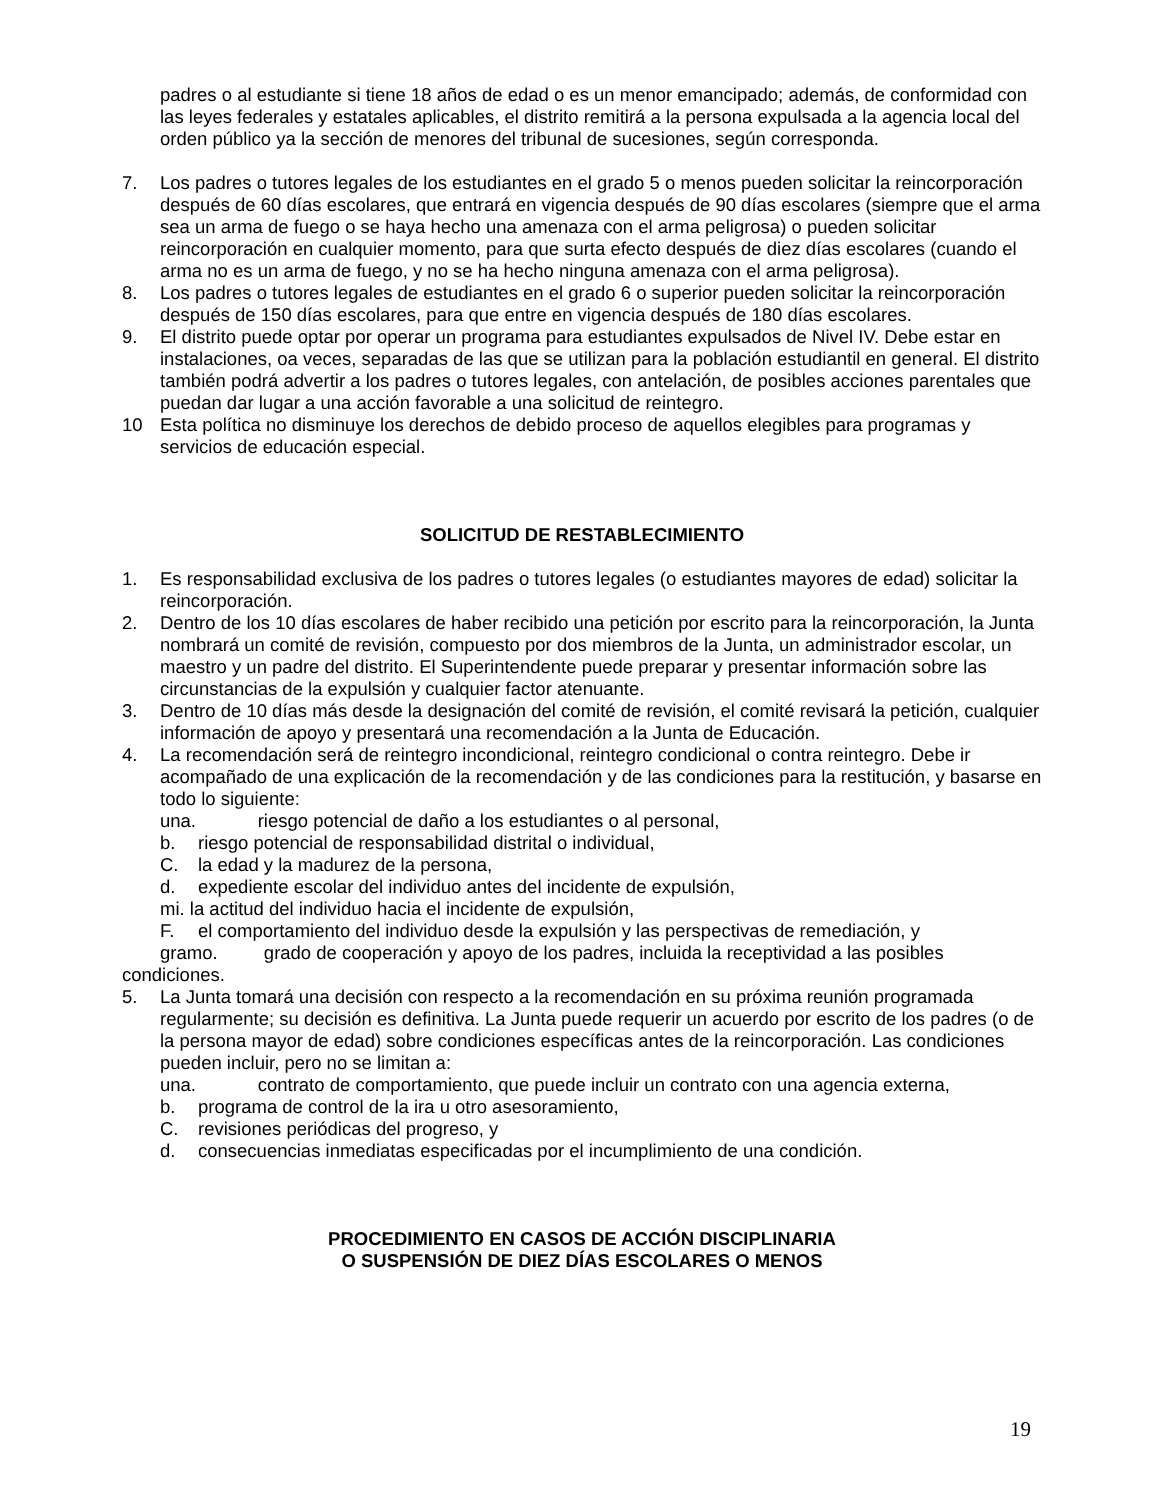padres o al estudiante si tiene 18 años de edad o es un menor emancipado; además, de conformidad con las leyes federales y estatales aplicables, el distrito remitirá a la persona expulsada a la agencia local del orden público ya la sección de menores del tribunal de sucesiones, según corresponda.
7. Los padres o tutores legales de los estudiantes en el grado 5 o menos pueden solicitar la reincorporación después de 60 días escolares, que entrará en vigencia después de 90 días escolares (siempre que el arma sea un arma de fuego o se haya hecho una amenaza con el arma peligrosa) o pueden solicitar reincorporación en cualquier momento, para que surta efecto después de diez días escolares (cuando el arma no es un arma de fuego, y no se ha hecho ninguna amenaza con el arma peligrosa).
8. Los padres o tutores legales de estudiantes en el grado 6 o superior pueden solicitar la reincorporación después de 150 días escolares, para que entre en vigencia después de 180 días escolares.
9. El distrito puede optar por operar un programa para estudiantes expulsados de Nivel IV. Debe estar en instalaciones, oa veces, separadas de las que se utilizan para la población estudiantil en general. El distrito también podrá advertir a los padres o tutores legales, con antelación, de posibles acciones parentales que puedan dar lugar a una acción favorable a una solicitud de reintegro.
10 Esta política no disminuye los derechos de debido proceso de aquellos elegibles para programas y servicios de educación especial.
SOLICITUD DE RESTABLECIMIENTO
1. Es responsabilidad exclusiva de los padres o tutores legales (o estudiantes mayores de edad) solicitar la reincorporación.
2. Dentro de los 10 días escolares de haber recibido una petición por escrito para la reincorporación, la Junta nombrará un comité de revisión, compuesto por dos miembros de la Junta, un administrador escolar, un maestro y un padre del distrito. El Superintendente puede preparar y presentar información sobre las circunstancias de la expulsión y cualquier factor atenuante.
3. Dentro de 10 días más desde la designación del comité de revisión, el comité revisará la petición, cualquier información de apoyo y presentará una recomendación a la Junta de Educación.
4. La recomendación será de reintegro incondicional, reintegro condicional o contra reintegro. Debe ir acompañado de una explicación de la recomendación y de las condiciones para la restitución, y basarse en todo lo siguiente:
una. riesgo potencial de daño a los estudiantes o al personal,
b. riesgo potencial de responsabilidad distrital o individual,
C. la edad y la madurez de la persona,
d. expediente escolar del individuo antes del incidente de expulsión,
mi. la actitud del individuo hacia el incidente de expulsión,
F. el comportamiento del individuo desde la expulsión y las perspectivas de remediación, y
gramo. grado de cooperación y apoyo de los padres, incluida la receptividad a las posibles
condiciones.
5. La Junta tomará una decisión con respecto a la recomendación en su próxima reunión programada regularmente; su decisión es definitiva. La Junta puede requerir un acuerdo por escrito de los padres (o de la persona mayor de edad) sobre condiciones específicas antes de la reincorporación. Las condiciones pueden incluir, pero no se limitan a:
una. contrato de comportamiento, que puede incluir un contrato con una agencia externa,
b. programa de control de la ira u otro asesoramiento,
C. revisiones periódicas del progreso, y
d. consecuencias inmediatas especificadas por el incumplimiento de una condición.
PROCEDIMIENTO EN CASOS DE ACCIÓN DISCIPLINARIA
O SUSPENSIÓN DE DIEZ DÍAS ESCOLARES O MENOS
19